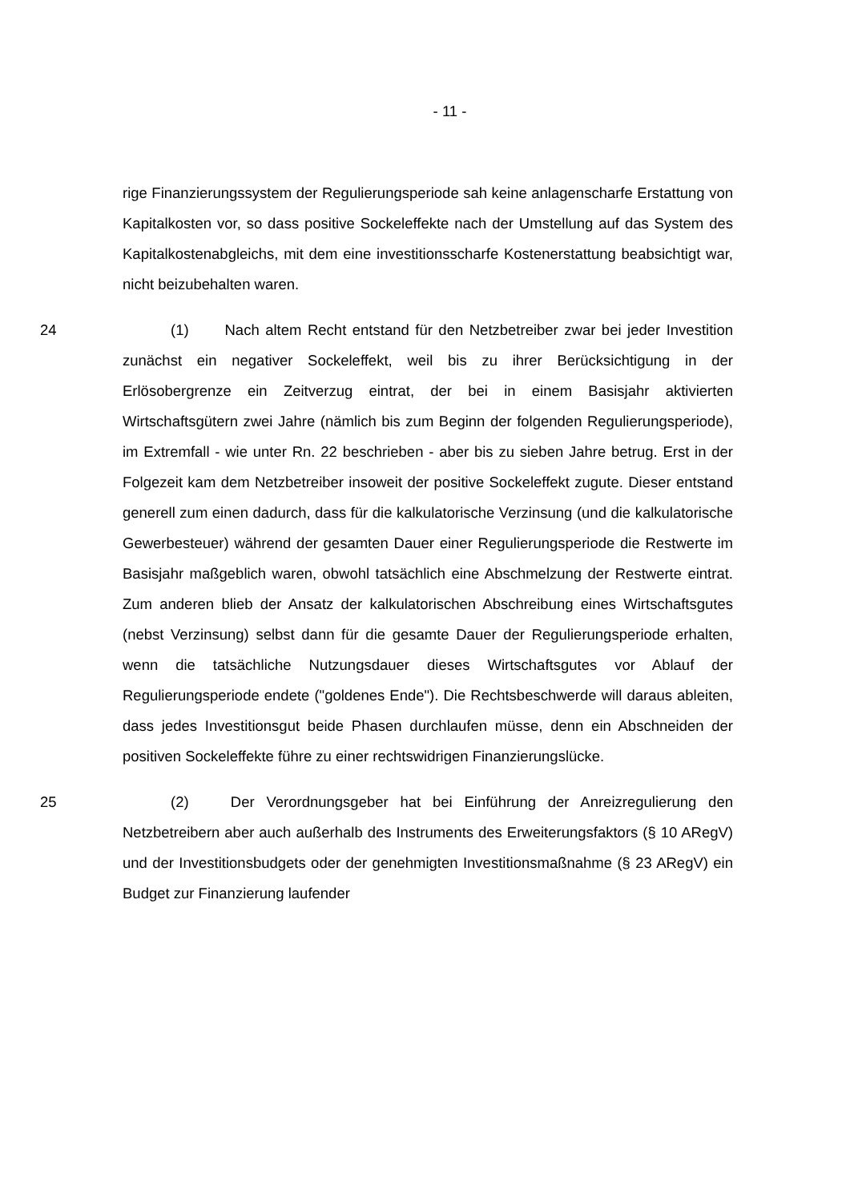- 11 -
rige Finanzierungssystem der Regulierungsperiode sah keine anlagenscharfe Erstattung von Kapitalkosten vor, so dass positive Sockeleffekte nach der Umstellung auf das System des Kapitalkostenabgleichs, mit dem eine investitionsscharfe Kostenerstattung beabsichtigt war, nicht beizubehalten waren.
24 (1) Nach altem Recht entstand für den Netzbetreiber zwar bei jeder Investition zunächst ein negativer Sockeleffekt, weil bis zu ihrer Berücksichtigung in der Erlösobergrenze ein Zeitverzug eintrat, der bei in einem Basisjahr aktivierten Wirtschaftsgütern zwei Jahre (nämlich bis zum Beginn der folgenden Regulierungsperiode), im Extremfall - wie unter Rn. 22 beschrieben - aber bis zu sieben Jahre betrug. Erst in der Folgezeit kam dem Netzbetreiber insoweit der positive Sockeleffekt zugute. Dieser entstand generell zum einen dadurch, dass für die kalkulatorische Verzinsung (und die kalkulatorische Gewerbesteuer) während der gesamten Dauer einer Regulierungsperiode die Restwerte im Basisjahr maßgeblich waren, obwohl tatsächlich eine Abschmelzung der Restwerte eintrat. Zum anderen blieb der Ansatz der kalkulatorischen Abschreibung eines Wirtschaftsgutes (nebst Verzinsung) selbst dann für die gesamte Dauer der Regulierungsperiode erhalten, wenn die tatsächliche Nutzungsdauer dieses Wirtschaftsgutes vor Ablauf der Regulierungsperiode endete ("goldenes Ende"). Die Rechtsbeschwerde will daraus ableiten, dass jedes Investitionsgut beide Phasen durchlaufen müsse, denn ein Abschneiden der positiven Sockeleffekte führe zu einer rechtswidrigen Finanzierungslücke.
25 (2) Der Verordnungsgeber hat bei Einführung der Anreizregulierung den Netzbetreibern aber auch außerhalb des Instruments des Erweiterungsfaktors (§ 10 ARegV) und der Investitionsbudgets oder der genehmigten Investitionsmaßnahme (§ 23 ARegV) ein Budget zur Finanzierung laufender